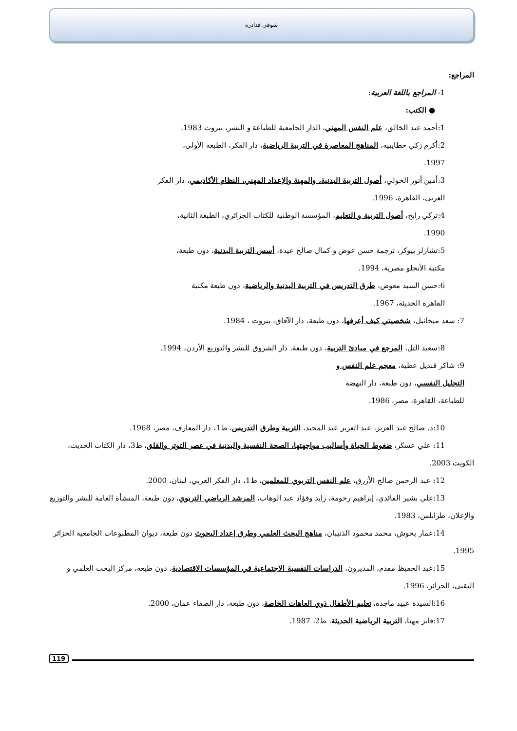شوقي قدادرة
المراجع:
1- المراجع باللغة العربية:
● الكتب:
1:أحمد عبد الخالق، علم النفس المهني، الدار الجامعية للطباعة و النشر، بيروت 1983.
2:أكرم زكي حطايبية، المناهج المعاصرة في التربية الرياضية، دار الفكر، الطبعة الأولى، 1997.
3:أمين أنور الخولي، أصول التربية البدنية، والمهنة والإعداد المهني، النظام الأكاديمي، دار الفكر العربي، القاهرة، 1996.
4:تركي رابح، أصول التربية و التعليم، المؤسسة الوطنية للكتاب الجزائري، الطبعة الثانية، 1990.
5:تشارلز بيوكر، ترجمة حسن عوض و كمال صالح عيدة، أسس التربية البدنية، دون طبعة، مكتبة الأنجلو مصرية، 1994.
6:حسن السيد معوض، طرق التدريس في التربية البدنية والرياضية، دون طبعة مكتبة القاهرة الحديثة، 1967.
7: سعد ميخائيل، شخصيتي كيف أعرفها، دون طبعة، دار الآفاق، بيروت ، 1984.
8:سعيد التل، المرجع في مبادئ التربية، دون طبعة، دار الشروق للنشر والتوزيع الأردن، 1994.
9: شاكر قنديل عطية، معجم علم النفس و التحليل النفسي، دون طبعة، دار النهضة للطباعة، القاهرة، مصر، 1986.
10:د. صالح عبد العزيز، عبد العزيز عبد المجيد، التربية وطرق التدريس، ط1، دار المعارف، مصر، 1968.
11: علي عسكر، ضغوط الحياة وأساليب مواجهتها، الصحة النفسية والبدنية في عصر التوتر والقلق، ط3، دار الكتاب الحديث، الكويت 2003.
12: عبد الرحمن صالح الأزرق، علم النفس التربوي للمعلمين، ط1، دار الفكر العربي، لبنان، 2000.
13:علي بشير الفائدي، إبراهيم رحومة، زايد وفؤاد عبد الوهاب، المرشد الرياضي التربوي، دون طبعة، المنشأة العامة للنشر والتوزيع والإعلان، طرابلس، 1983.
14:عمار بحوش، محمد محمود الذنيبان، مناهج البحث العلمي وطرق إعداد البحوث دون طبعة، ديوان المطبوعات الجامعية الجزائر 1995.
15:عبد الحفيظ مقدم، المديرون، الدراسات النفسية الاجتماعية في المؤسسات الاقتصادية، دون طبعة، مركز البحث العلمي و التقني، الجزائر، 1996.
16:السيدة عبيد ماجدة، تعليم الأطفال ذوي العاهات الخاصة، دون طبعة، دار الصفاء عمان، 2000.
17:فايز مهنا، التربية الرياضية الحديثة، ط2، 1987.
119